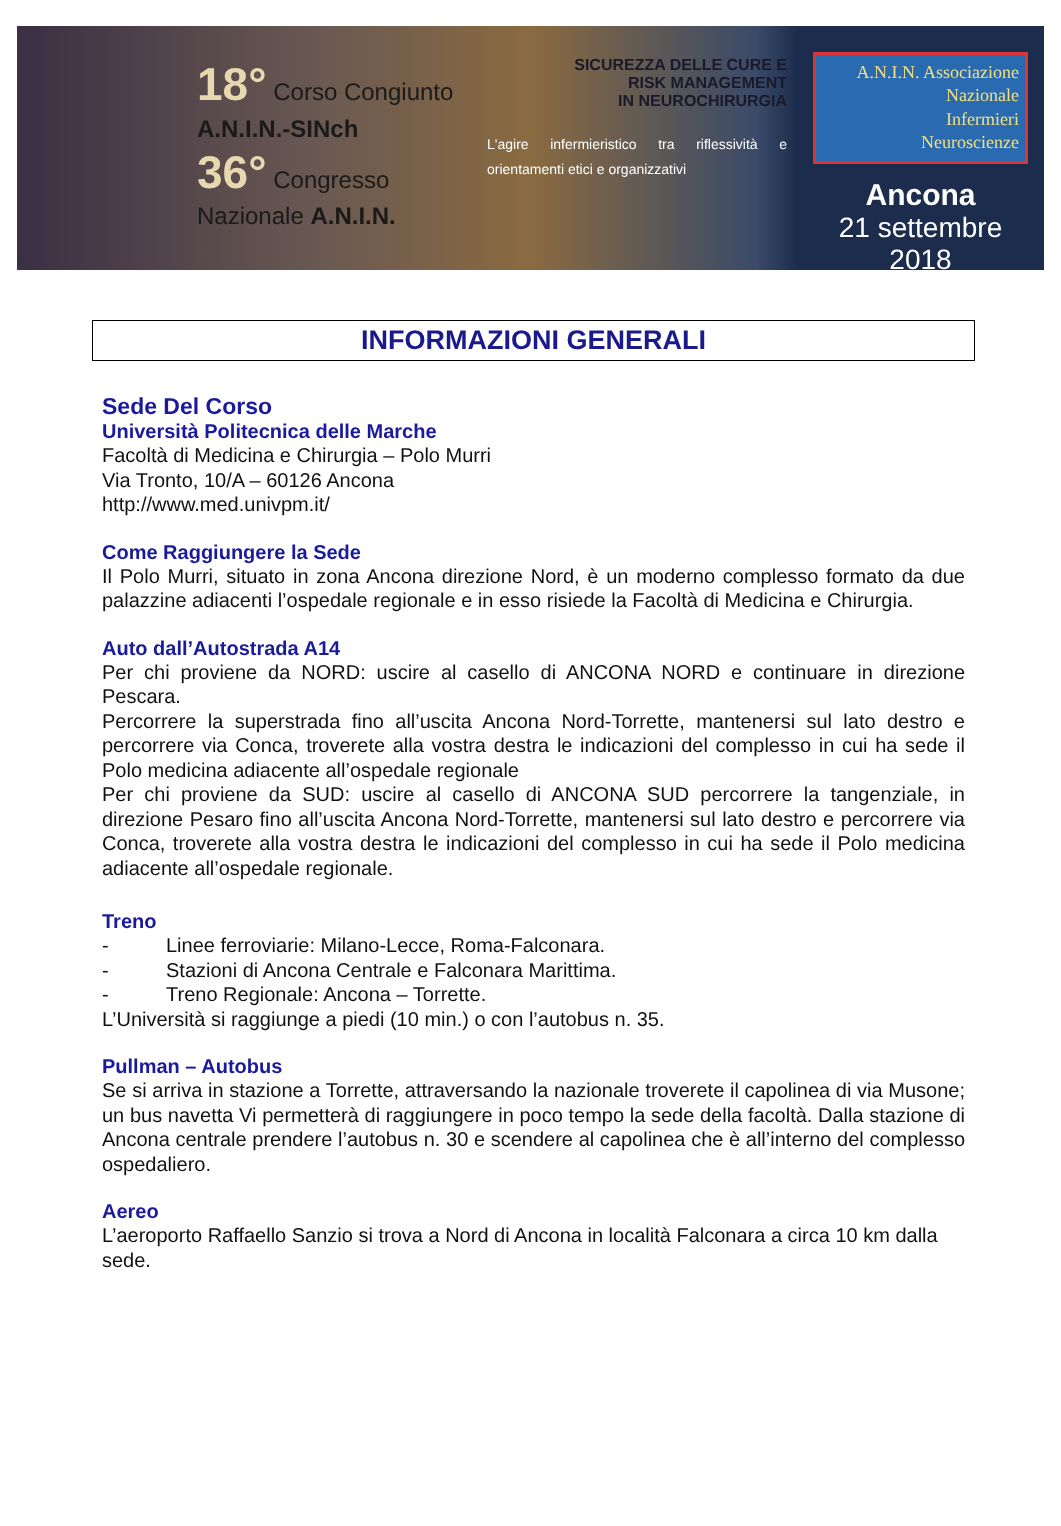18° Corso Congiunto
A.N.I.N.-SINch
36° Congresso Nazionale A.N.I.N.
SICUREZZA DELLE CURE E
RISK MANAGEMENT
IN NEUROCHIRURGIA
L'agire infermieristico tra riflessività e orientamenti etici e organizzativi
A.N.I.N. Associazione
Nazionale
Infermieri
Neuroscienze
Ancona
21 settembre 2018
INFORMAZIONI GENERALI
Sede Del Corso
Università Politecnica delle Marche
Facoltà di Medicina e Chirurgia – Polo Murri
Via Tronto, 10/A – 60126 Ancona
http://www.med.univpm.it/
Come Raggiungere la Sede
Il Polo Murri, situato in zona Ancona direzione Nord, è un moderno complesso formato da due palazzine adiacenti l’ospedale regionale e in esso risiede la Facoltà di Medicina e Chirurgia.
Auto dall’Autostrada A14
Per chi proviene da NORD: uscire al casello di ANCONA NORD e continuare in direzione Pescara.
Percorrere la superstrada fino all’uscita Ancona Nord-Torrette, mantenersi sul lato destro e percorrere via Conca, troverete alla vostra destra le indicazioni del complesso in cui ha sede il Polo medicina adiacente all’ospedale regionale
Per chi proviene da SUD: uscire al casello di ANCONA SUD percorrere la tangenziale, in direzione Pesaro fino all’uscita Ancona Nord-Torrette, mantenersi sul lato destro e percorrere via Conca, troverete alla vostra destra le indicazioni del complesso in cui ha sede il Polo medicina adiacente all’ospedale regionale.
Treno
- Linee ferroviarie: Milano-Lecce, Roma-Falconara.
- Stazioni di Ancona Centrale e Falconara Marittima.
- Treno Regionale: Ancona – Torrette.
L’Università si raggiunge a piedi (10 min.) o con l’autobus n. 35.
Pullman – Autobus
Se si arriva in stazione a Torrette, attraversando la nazionale troverete il capolinea di via Musone; un bus navetta Vi permetterà di raggiungere in poco tempo la sede della facoltà. Dalla stazione di Ancona centrale prendere l’autobus n. 30 e scendere al capolinea che è all’interno del complesso ospedaliero.
Aereo
L’aeroporto Raffaello Sanzio si trova a Nord di Ancona in località Falconara a circa 10 km dalla sede.